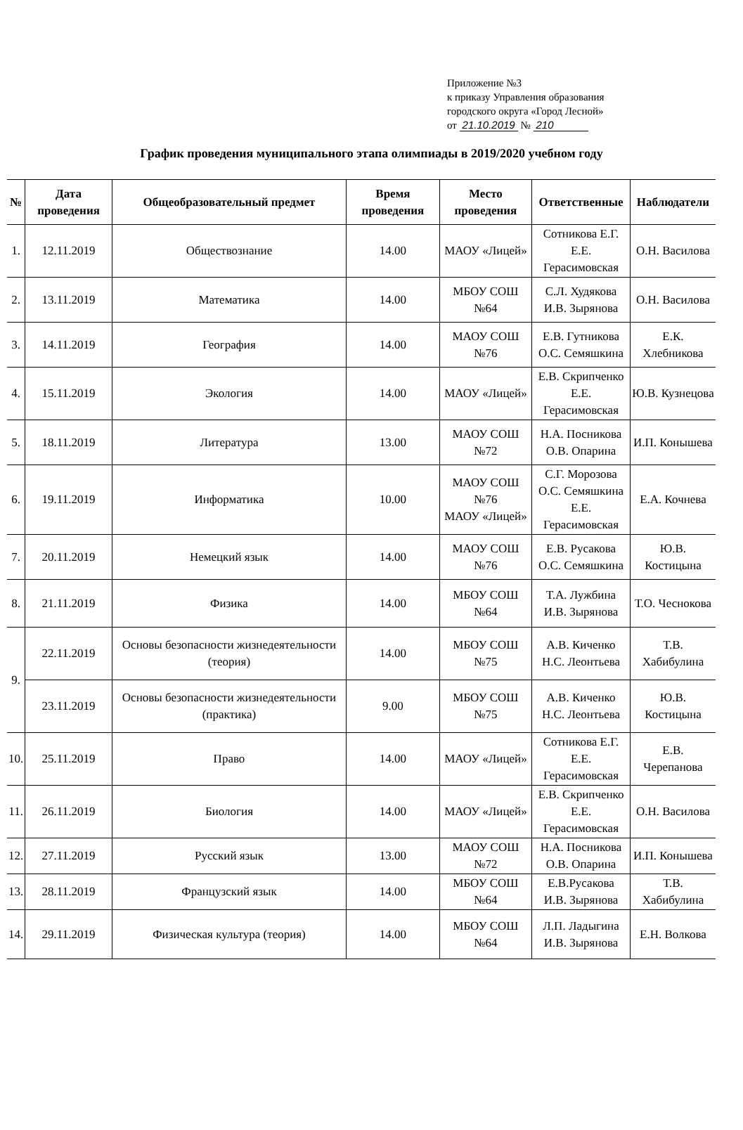Приложение №3
к приказу Управления образования
городского округа «Город Лесной»
от 21.10.2019 № 210
График проведения муниципального этапа олимпиады в 2019/2020 учебном году
| № | Дата проведения | Общеобразовательный предмет | Время проведения | Место проведения | Ответственные | Наблюдатели |
| --- | --- | --- | --- | --- | --- | --- |
| 1. | 12.11.2019 | Обществознание | 14.00 | МАОУ «Лицей» | Сотникова Е.Г. Е.Е. Герасимовская | О.Н. Василова |
| 2. | 13.11.2019 | Математика | 14.00 | МБОУ СОШ №64 | С.Л. Худякова И.В. Зырянова | О.Н. Василова |
| 3. | 14.11.2019 | География | 14.00 | МАОУ СОШ №76 | Е.В. Гутникова О.С. Семяшкина | Е.К. Хлебникова |
| 4. | 15.11.2019 | Экология | 14.00 | МАОУ «Лицей» | Е.В. Скрипченко Е.Е. Герасимовская | Ю.В. Кузнецова |
| 5. | 18.11.2019 | Литература | 13.00 | МАОУ СОШ №72 | Н.А. Посникова О.В. Опарина | И.П. Конышева |
| 6. | 19.11.2019 | Информатика | 10.00 | МАОУ СОШ №76 МАОУ «Лицей» | С.Г. Морозова О.С. Семяшкина Е.Е. Герасимовская | Е.А. Кочнева |
| 7. | 20.11.2019 | Немецкий язык | 14.00 | МАОУ СОШ №76 | Е.В. Русакова О.С. Семяшкина | Ю.В. Костицына |
| 8. | 21.11.2019 | Физика | 14.00 | МБОУ СОШ №64 | Т.А. Лужбина И.В. Зырянова | Т.О. Чеснокова |
| 9. | 22.11.2019 | Основы безопасности жизнедеятельности (теория) | 14.00 | МБОУ СОШ №75 | А.В. Киченко Н.С. Леонтьева | Т.В. Хабибулина |
| | 23.11.2019 | Основы безопасности жизнедеятельности (практика) | 9.00 | МБОУ СОШ №75 | А.В. Киченко Н.С. Леонтьева | Ю.В. Костицына |
| 10. | 25.11.2019 | Право | 14.00 | МАОУ «Лицей» | Сотникова Е.Г. Е.Е. Герасимовская | Е.В. Черепанова |
| 11. | 26.11.2019 | Биология | 14.00 | МАОУ «Лицей» | Е.В. Скрипченко Е.Е. Герасимовская | О.Н. Василова |
| 12. | 27.11.2019 | Русский язык | 13.00 | МАОУ СОШ №72 | Н.А. Посникова О.В. Опарина | И.П. Конышева |
| 13. | 28.11.2019 | Французский язык | 14.00 | МБОУ СОШ №64 | Е.В.Русакова И.В. Зырянова | Т.В. Хабибулина |
| 14. | 29.11.2019 | Физическая культура (теория) | 14.00 | МБОУ СОШ №64 | Л.П. Ладыгина И.В. Зырянова | Е.Н. Волкова |